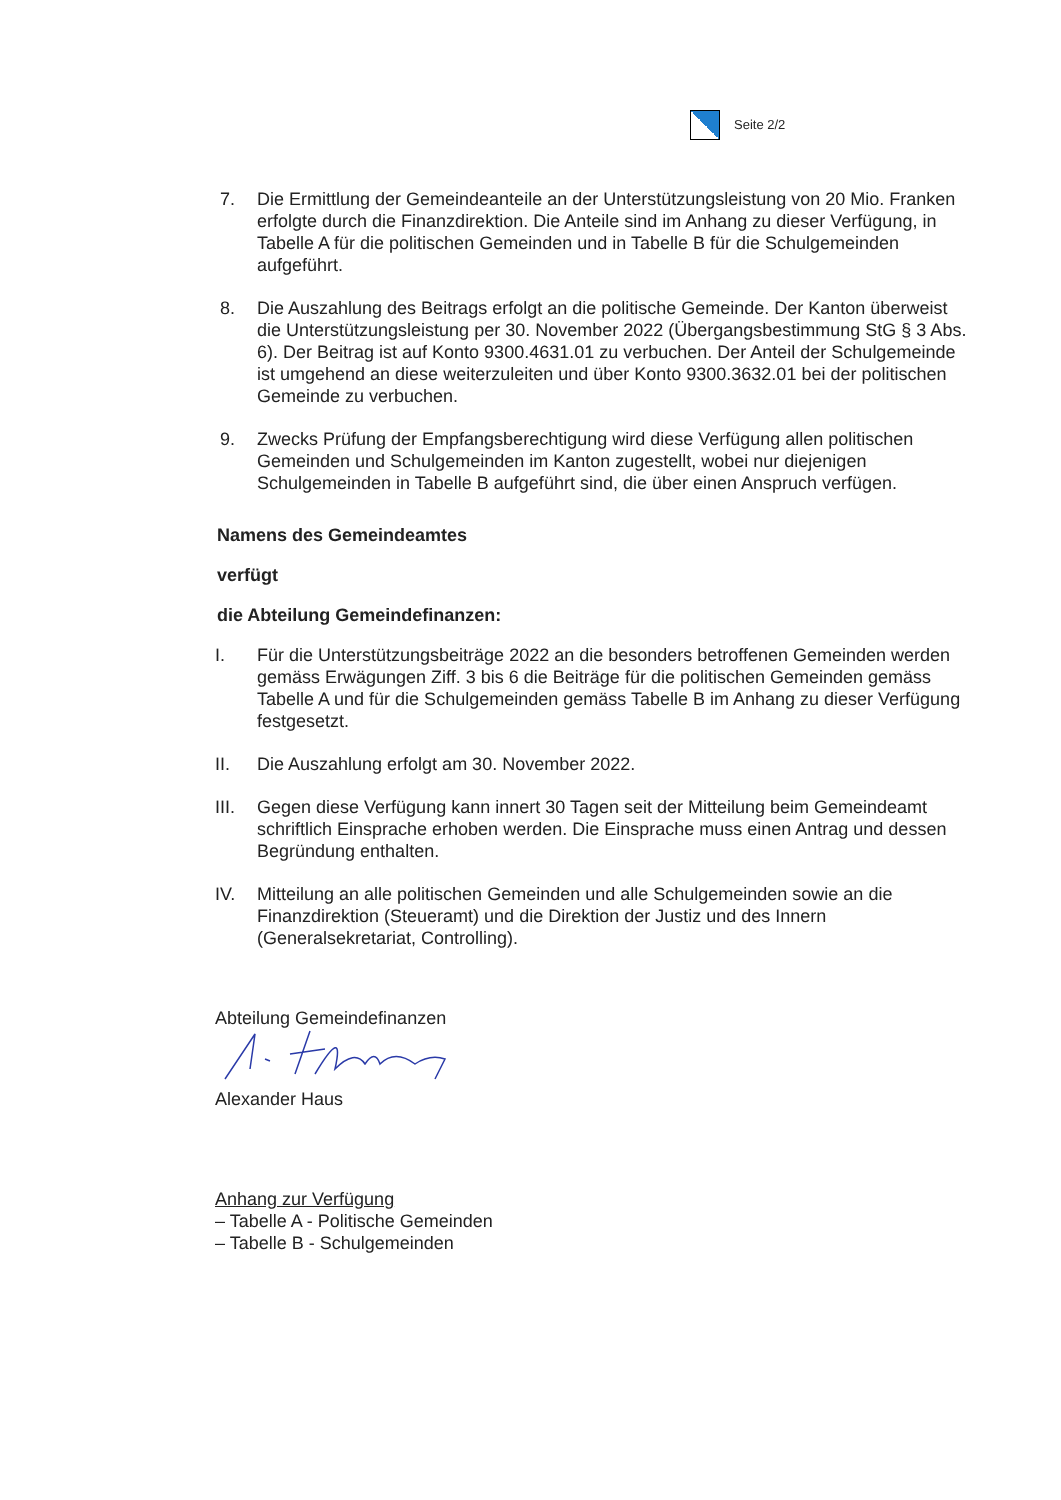Seite 2/2
7. Die Ermittlung der Gemeindeanteile an der Unterstützungsleistung von 20 Mio. Franken erfolgte durch die Finanzdirektion. Die Anteile sind im Anhang zu dieser Verfügung, in Tabelle A für die politischen Gemeinden und in Tabelle B für die Schulgemeinden aufgeführt.
8. Die Auszahlung des Beitrags erfolgt an die politische Gemeinde. Der Kanton überweist die Unterstützungsleistung per 30. November 2022 (Übergangsbestimmung StG § 3 Abs. 6). Der Beitrag ist auf Konto 9300.4631.01 zu verbuchen. Der Anteil der Schulgemeinde ist umgehend an diese weiterzuleiten und über Konto 9300.3632.01 bei der politischen Gemeinde zu verbuchen.
9. Zwecks Prüfung der Empfangsberechtigung wird diese Verfügung allen politischen Gemeinden und Schulgemeinden im Kanton zugestellt, wobei nur diejenigen Schulgemeinden in Tabelle B aufgeführt sind, die über einen Anspruch verfügen.
Namens des Gemeindeamtes
verfügt
die Abteilung Gemeindefinanzen:
I. Für die Unterstützungsbeiträge 2022 an die besonders betroffenen Gemeinden werden gemäss Erwägungen Ziff. 3 bis 6 die Beiträge für die politischen Gemeinden gemäss Tabelle A und für die Schulgemeinden gemäss Tabelle B im Anhang zu dieser Verfügung festgesetzt.
II. Die Auszahlung erfolgt am 30. November 2022.
III.
Gegen diese Verfügung kann innert 30 Tagen seit der Mitteilung beim Gemeindeamt schriftlich Einsprache erhoben werden. Die Einsprache muss einen Antrag und dessen Begründung enthalten.
IV. Mitteilung an alle politischen Gemeinden und alle Schulgemeinden sowie an die Finanzdirektion (Steueramt) und die Direktion der Justiz und des Innern (Generalsekretariat, Controlling).
Abteilung Gemeindefinanzen
Alexander Haus
Anhang zur Verfügung
– Tabelle A - Politische Gemeinden
– Tabelle B - Schulgemeinden